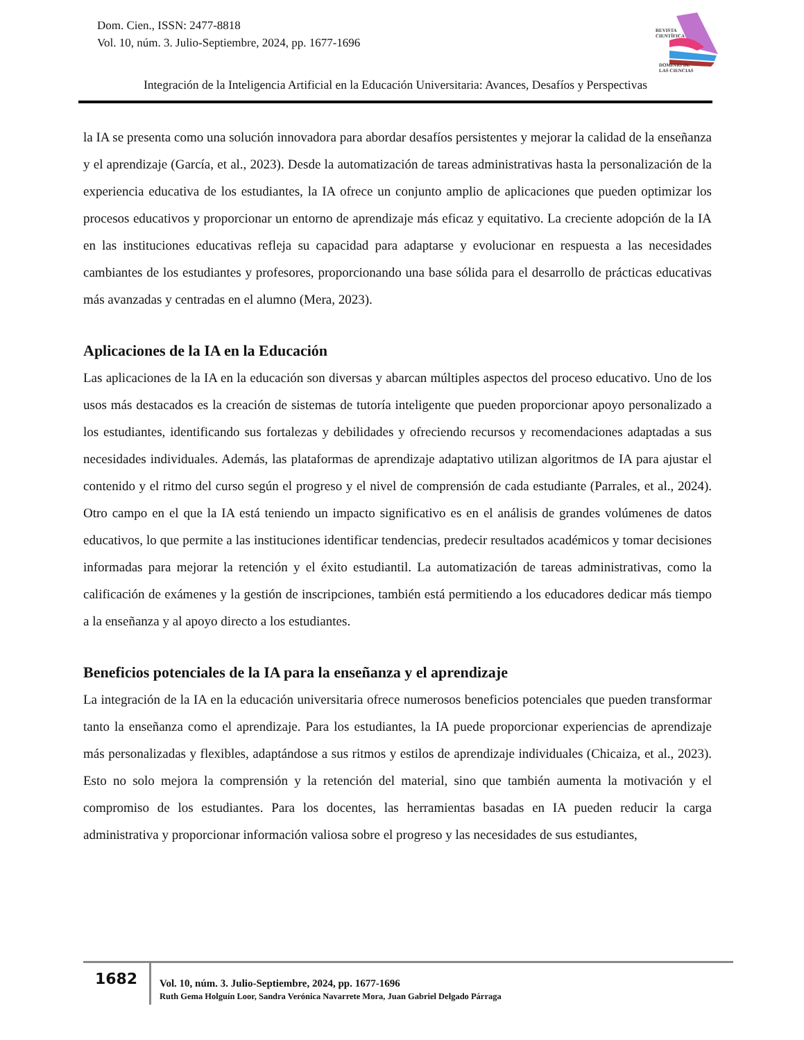Dom. Cien., ISSN: 2477-8818
Vol. 10, núm. 3. Julio-Septiembre, 2024, pp. 1677-1696
REVISTA
CIENTÍFICA
DOMINIO DE
LAS CIENCIAS
Integración de la Inteligencia Artificial en la Educación Universitaria: Avances, Desafíos y Perspectivas
la IA se presenta como una solución innovadora para abordar desafíos persistentes y mejorar la calidad de la enseñanza y el aprendizaje (García, et al., 2023). Desde la automatización de tareas administrativas hasta la personalización de la experiencia educativa de los estudiantes, la IA ofrece un conjunto amplio de aplicaciones que pueden optimizar los procesos educativos y proporcionar un entorno de aprendizaje más eficaz y equitativo. La creciente adopción de la IA en las instituciones educativas refleja su capacidad para adaptarse y evolucionar en respuesta a las necesidades cambiantes de los estudiantes y profesores, proporcionando una base sólida para el desarrollo de prácticas educativas más avanzadas y centradas en el alumno (Mera, 2023).
Aplicaciones de la IA en la Educación
Las aplicaciones de la IA en la educación son diversas y abarcan múltiples aspectos del proceso educativo. Uno de los usos más destacados es la creación de sistemas de tutoría inteligente que pueden proporcionar apoyo personalizado a los estudiantes, identificando sus fortalezas y debilidades y ofreciendo recursos y recomendaciones adaptadas a sus necesidades individuales. Además, las plataformas de aprendizaje adaptativo utilizan algoritmos de IA para ajustar el contenido y el ritmo del curso según el progreso y el nivel de comprensión de cada estudiante (Parrales, et al., 2024). Otro campo en el que la IA está teniendo un impacto significativo es en el análisis de grandes volúmenes de datos educativos, lo que permite a las instituciones identificar tendencias, predecir resultados académicos y tomar decisiones informadas para mejorar la retención y el éxito estudiantil. La automatización de tareas administrativas, como la calificación de exámenes y la gestión de inscripciones, también está permitiendo a los educadores dedicar más tiempo a la enseñanza y al apoyo directo a los estudiantes.
Beneficios potenciales de la IA para la enseñanza y el aprendizaje
La integración de la IA en la educación universitaria ofrece numerosos beneficios potenciales que pueden transformar tanto la enseñanza como el aprendizaje. Para los estudiantes, la IA puede proporcionar experiencias de aprendizaje más personalizadas y flexibles, adaptándose a sus ritmos y estilos de aprendizaje individuales (Chicaiza, et al., 2023). Esto no solo mejora la comprensión y la retención del material, sino que también aumenta la motivación y el compromiso de los estudiantes. Para los docentes, las herramientas basadas en IA pueden reducir la carga administrativa y proporcionar información valiosa sobre el progreso y las necesidades de sus estudiantes,
1682
Vol. 10, núm. 3. Julio-Septiembre, 2024, pp. 1677-1696
Ruth Gema Holguín Loor, Sandra Verónica Navarrete Mora, Juan Gabriel Delgado Párraga